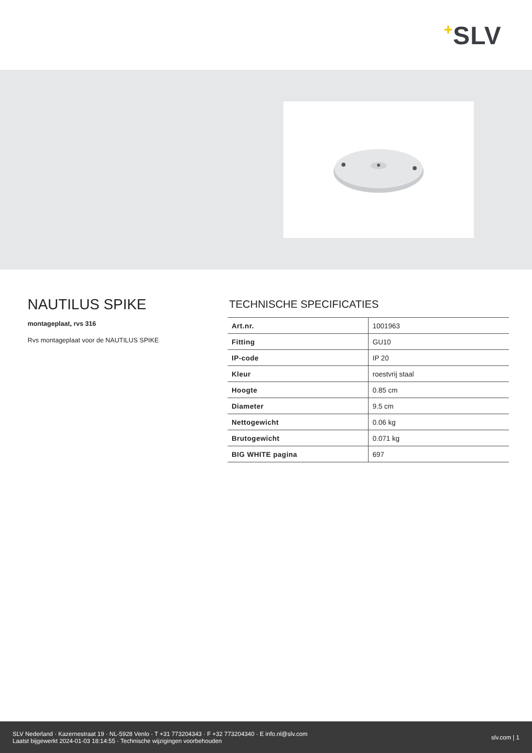+SLV
NAUTILUS SPIKE
montageplaat, rvs 316
Rvs montageplaat voor de NAUTILUS SPIKE
TECHNISCHE SPECIFICATIES
| Art.nr. | 1001963 |
| Fitting | GU10 |
| IP-code | IP 20 |
| Kleur | roestvrij staal |
| Hoogte | 0.85 cm |
| Diameter | 9.5 cm |
| Nettogewicht | 0.06 kg |
| Brutogewicht | 0.071 kg |
| BIG WHITE pagina | 697 |
SLV Nederland · Kazernestraat 19 · NL-5928 Venlo · T +31 773204343 · F +32 773204340 · E info.nl@slv.com
Laatst bijgewerkt 2024-01-03 18:14:55 · Technische wijzigingen voorbehouden
slv.com | 1